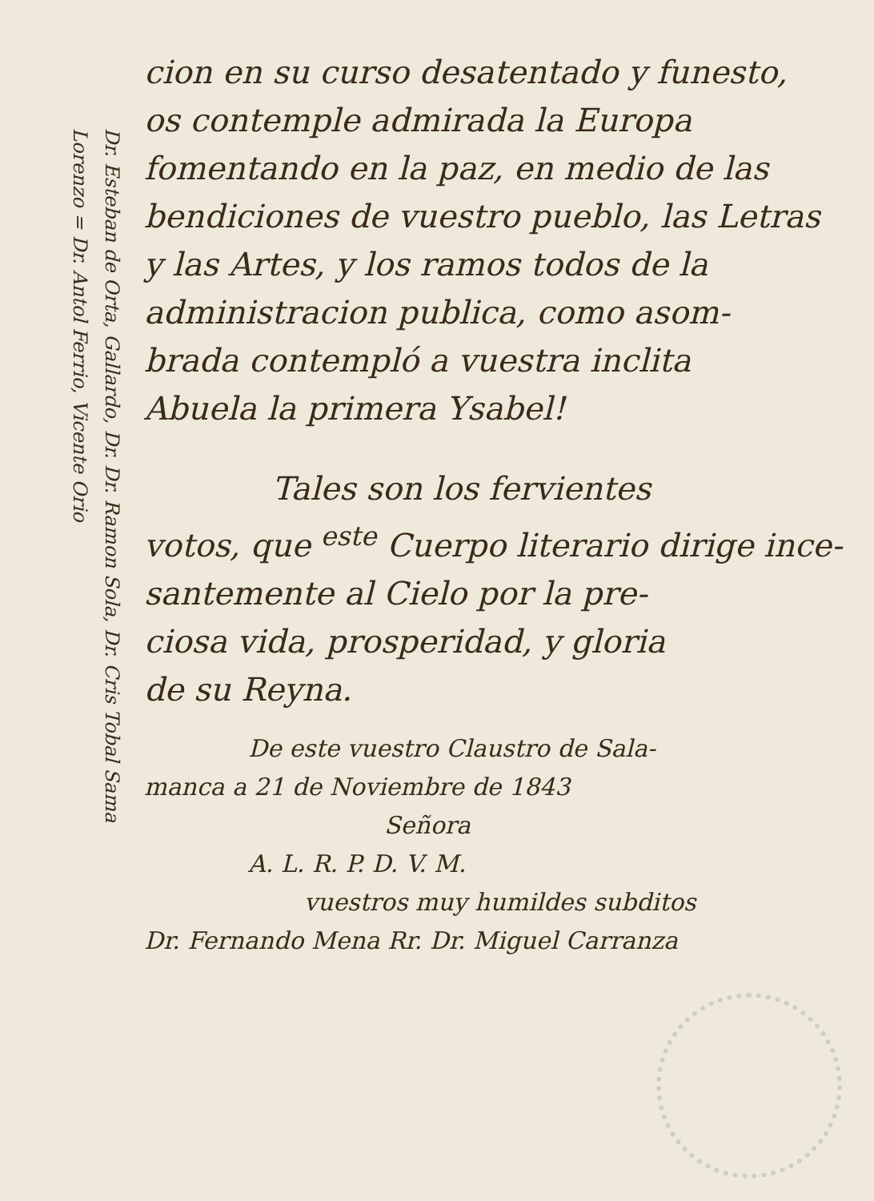Dr. Esteban de Orta, Gallardo, Dr. Dr. Ramon Sola, Dr. Cris Tobal Sama
Lorenzo = Dr. Antol Ferrio, Vicente Orio
cion en su curso desatentado y funesto,
os contemple admirada la Europa
fomentando en la paz, en medio de las
bendiciones de vuestro pueblo, las Letras
y las Artes, y los ramos todos de la
administracion publica, como asom-
brada contempló a vuestra inclita
Abuela la primera Ysabel!
Tales son los fervientes
votos, que <sup>este</sup> Cuerpo literario dirige ince-
santemente al Cielo por la pre-
ciosa vida, prosperidad, y gloria
de su Reyna.
De este vuestro Claustro de Sala-
manca a 21 de Noviembre de 1843
Señora
A. L. R. P. D. V. M.
vuestros muy humildes subditos
Dr. Fernando Mena Rr. Dr. Miguel Carranza